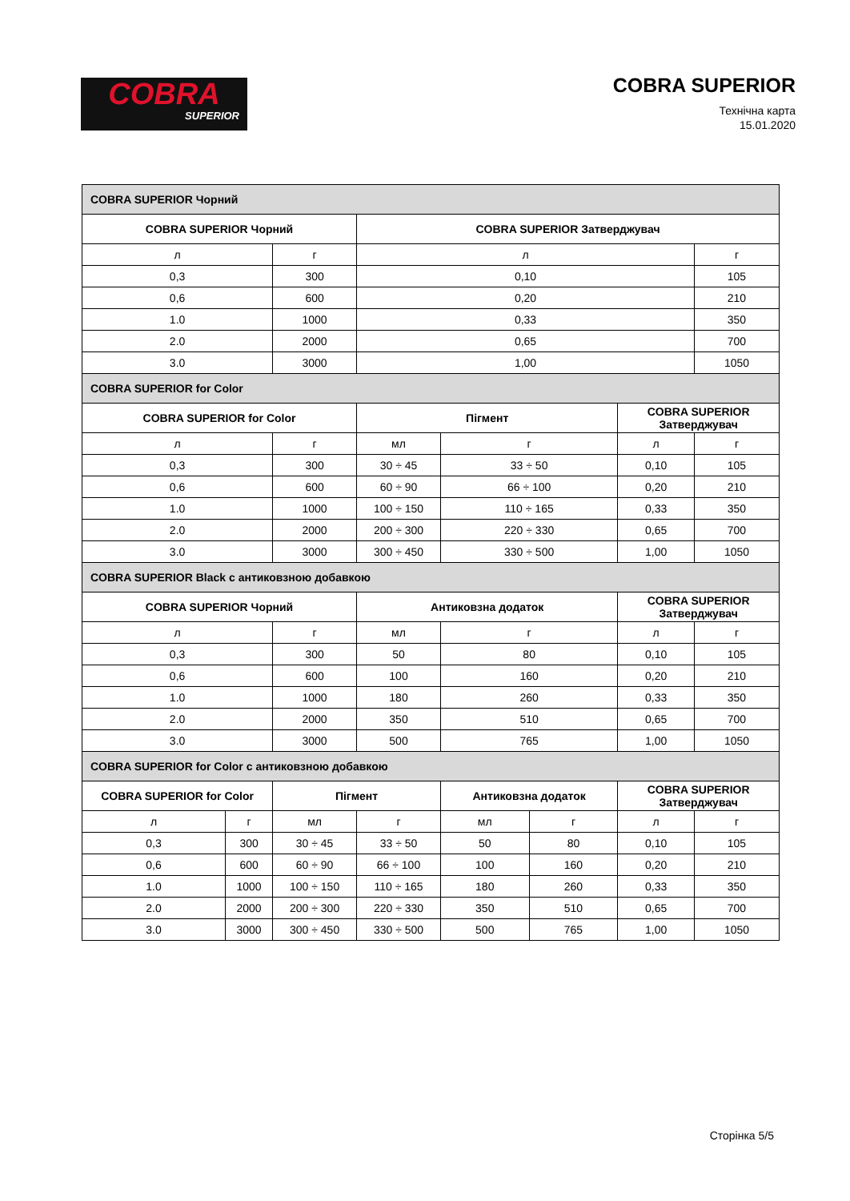COBRA
SUPERIOR
COBRA SUPERIOR
Технічна карта
15.01.2020
| COBRA SUPERIOR Чорний | | | | | | | |
| COBRA SUPERIOR Чорний | | | COBRA SUPERIOR Затверджувач | | | | |
| л | | г | л | | | | г |
| 0,3 | | 300 | 0,10 | | | | 105 |
| 0,6 | | 600 | 0,20 | | | | 210 |
| 1.0 | | 1000 | 0,33 | | | | 350 |
| 2.0 | | 2000 | 0,65 | | | | 700 |
| 3.0 | | 3000 | 1,00 | | | | 1050 |
| COBRA SUPERIOR for Color | | | | | | | |
| COBRA SUPERIOR for Color | | | Пігмент | | | COBRA SUPERIOR Затверджувач | |
| л | | г | мл | г | | л | г |
| 0,3 | | 300 | 30 ÷ 45 | 33 ÷ 50 | | 0,10 | 105 |
| 0,6 | | 600 | 60 ÷ 90 | 66 ÷ 100 | | 0,20 | 210 |
| 1.0 | | 1000 | 100 ÷ 150 | 110 ÷ 165 | | 0,33 | 350 |
| 2.0 | | 2000 | 200 ÷ 300 | 220 ÷ 330 | | 0,65 | 700 |
| 3.0 | | 3000 | 300 ÷ 450 | 330 ÷ 500 | | 1,00 | 1050 |
| COBRA SUPERIOR Black с антиковзною добавкою | | | | | | | |
| COBRA SUPERIOR Чорний | | | Антиковзна додаток | | | COBRA SUPERIOR Затверджувач | |
| л | | г | мл | г | | л | г |
| 0,3 | | 300 | 50 | 80 | | 0,10 | 105 |
| 0,6 | | 600 | 100 | 160 | | 0,20 | 210 |
| 1.0 | | 1000 | 180 | 260 | | 0,33 | 350 |
| 2.0 | | 2000 | 350 | 510 | | 0,65 | 700 |
| 3.0 | | 3000 | 500 | 765 | | 1,00 | 1050 |
| COBRA SUPERIOR for Color с антиковзною добавкою | | | | | | | |
| COBRA SUPERIOR for Color | | Пігмент | | Антиковзна додаток | | COBRA SUPERIOR Затверджувач | |
| л | г | мл | г | мл | г | л | г |
| 0,3 | 300 | 30 ÷ 45 | 33 ÷ 50 | 50 | 80 | 0,10 | 105 |
| 0,6 | 600 | 60 ÷ 90 | 66 ÷ 100 | 100 | 160 | 0,20 | 210 |
| 1.0 | 1000 | 100 ÷ 150 | 110 ÷ 165 | 180 | 260 | 0,33 | 350 |
| 2.0 | 2000 | 200 ÷ 300 | 220 ÷ 330 | 350 | 510 | 0,65 | 700 |
| 3.0 | 3000 | 300 ÷ 450 | 330 ÷ 500 | 500 | 765 | 1,00 | 1050 |
Сторінка 5/5